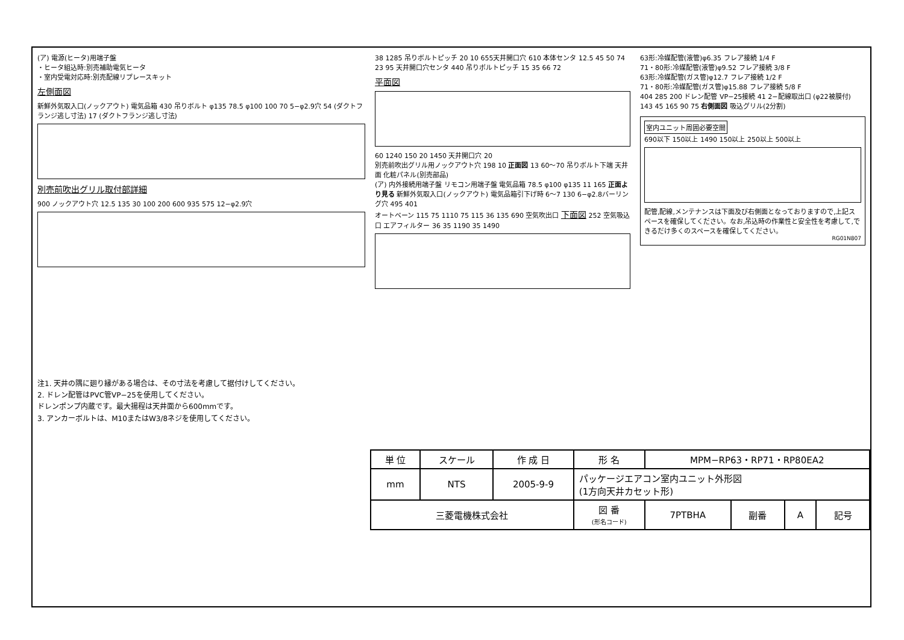(ア) 電源(ヒータ)用端子盤
・ヒータ組込時:別売補助電気ヒータ
・室内受電対応時:別売配線リプレースキット
左側面図
新鮮外気取入口(ノックアウト) 電気品箱 430 吊りボルト φ135 78.5 φ100 100 70 5−φ2.9穴 54 (ダクトフランジ逃し寸法) 17 (ダクトフランジ逃し寸法)
別売前吹出グリル取付部詳細
900 ノックアウト穴 12.5 135 30 100 200 600 935 575 12−φ2.9穴
38 1285 吊りボルトピッチ 20 10 655天井開口穴 610 本体センタ 12.5 45 50 74 23 95 天井開口穴センタ 440 吊りボルトピッチ 15 35 66 72
平面図
60 1240 150 20 1450 天井開口穴 20
別売前吹出グリル用ノックアウト穴 198 10 正面図 13 60〜70 吊りボルト下端 天井面 化粧パネル(別売部品)
(ア) 内外接続用端子盤 リモコン用端子盤 電気品箱 78.5 φ100 φ135 11 165 正面より見る 新鮮外気取入口(ノックアウト) 電気品箱引下げ時 6〜7 130 6−φ2.8バーリング穴 495 401
オートベーン 115 75 1110 75 115 36 135 690 空気吹出口 下面図 252 空気吸込口 エアフィルター 36 35 1190 35 1490
63形:冷媒配管(液管)φ6.35 フレア接続 1/4 F
71・80形:冷媒配管(液管)φ9.52 フレア接続 3/8 F
63形:冷媒配管(ガス管)φ12.7 フレア接続 1/2 F
71・80形:冷媒配管(ガス管)φ15.88 フレア接続 5/8 F
404 285 200 ドレン配管 VP−25接続 41 2−配線取出口 (φ22被膜付) 143 45 165 90 75 右側面図 吸込グリル(2分割)
室内ユニット周囲必要空間
690以下 150以上 1490 150以上 250以上 500以上
配管,配線,メンテナンスは下面及び右側面となっておりますので,上記スペースを確保してください。なお,吊込時の作業性と安全性を考慮して,できるだけ多くのスペースを確保してください。
RG01N807
注1. 天井の隅に廻り縁がある場合は、その寸法を考慮して据付けしてください。
2. ドレン配管はPVC管VP−25を使用してください。
ドレンポンプ内蔵です。最大揚程は天井面から600mmです。
3. アンカーボルトは、M10またはW3/8ネジを使用してください。
| 単 位 | スケール | 作 成 日 | 形 名 | MPM−RP63・RP71・RP80EA2 | | | |
| mm | NTS | 2005-9-9 | パッケージエアコン室内ユニット外形図 (1方向天井カセット形) | | | | |
| 三菱電機株式会社 | | | 図 番 (形名コード) | 7PTBHA | 副番 | A | 記号 |